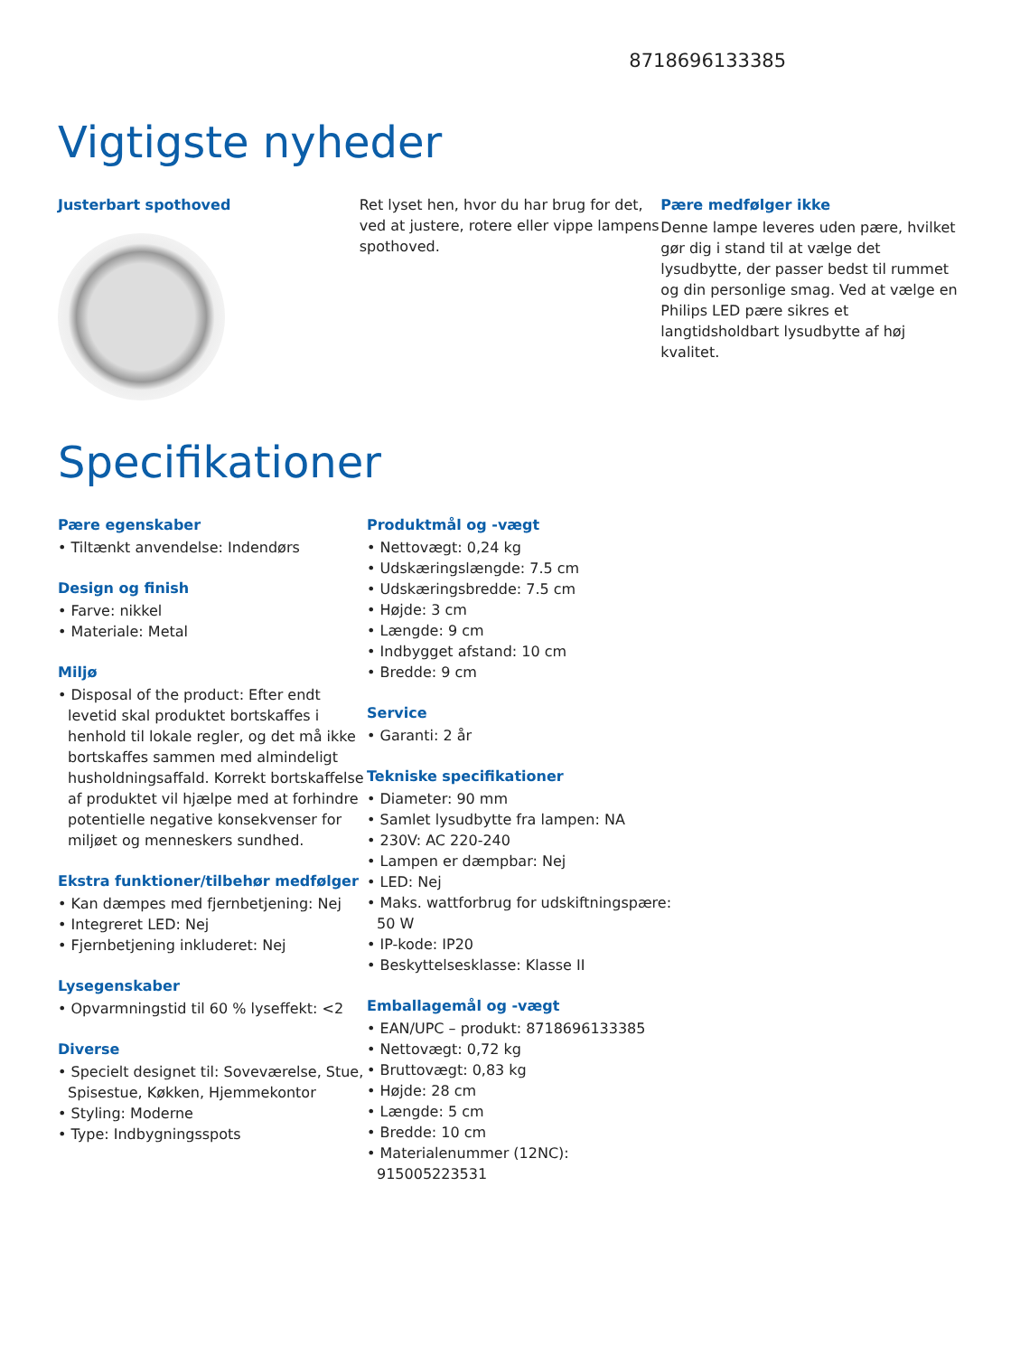8718696133385
Vigtigste nyheder
Justerbart spothoved Ret lyset hen, hvor du har brug for det, ved at justere, rotere eller vippe lampens spothoved.
Pære medfølger ikke
Denne lampe leveres uden pære, hvilket gør dig i stand til at vælge det lysudbytte, der passer bedst til rummet og din personlige smag. Ved at vælge en Philips LED pære sikres et langtidsholdbart lysudbytte af høj kvalitet.
Specifikationer
Pære egenskaber
• Tiltænkt anvendelse: Indendørs
Design og finish
• Farve: nikkel
• Materiale: Metal
Miljø
• Disposal of the product: Efter endt levetid skal produktet bortskaffes i henhold til lokale regler, og det må ikke bortskaffes sammen med almindeligt husholdningsaffald. Korrekt bortskaffelse af produktet vil hjælpe med at forhindre potentielle negative konsekvenser for miljøet og menneskers sundhed.
Ekstra funktioner/tilbehør medfølger
• Kan dæmpes med fjernbetjening: Nej
• Integreret LED: Nej
• Fjernbetjening inkluderet: Nej
Lysegenskaber
• Opvarmningstid til 60 % lyseffekt: <2
Diverse
• Specielt designet til: Soveværelse, Stue, Spisestue, Køkken, Hjemmekontor
• Styling: Moderne
• Type: Indbygningsspots
Produktmål og -vægt
• Nettovægt: 0,24 kg
• Udskæringslængde: 7.5 cm
• Udskæringsbredde: 7.5 cm
• Højde: 3 cm
• Længde: 9 cm
• Indbygget afstand: 10 cm
• Bredde: 9 cm
Service
• Garanti: 2 år
Tekniske specifikationer
• Diameter: 90 mm
• Samlet lysudbytte fra lampen: NA
• 230V: AC 220-240
• Lampen er dæmpbar: Nej
• LED: Nej
• Maks. wattforbrug for udskiftningspære: 50 W
• IP-kode: IP20
• Beskyttelsesklasse: Klasse II
Emballagemål og -vægt
• EAN/UPC – produkt: 8718696133385
• Nettovægt: 0,72 kg
• Bruttovægt: 0,83 kg
• Højde: 28 cm
• Længde: 5 cm
• Bredde: 10 cm
• Materialenummer (12NC): 915005223531